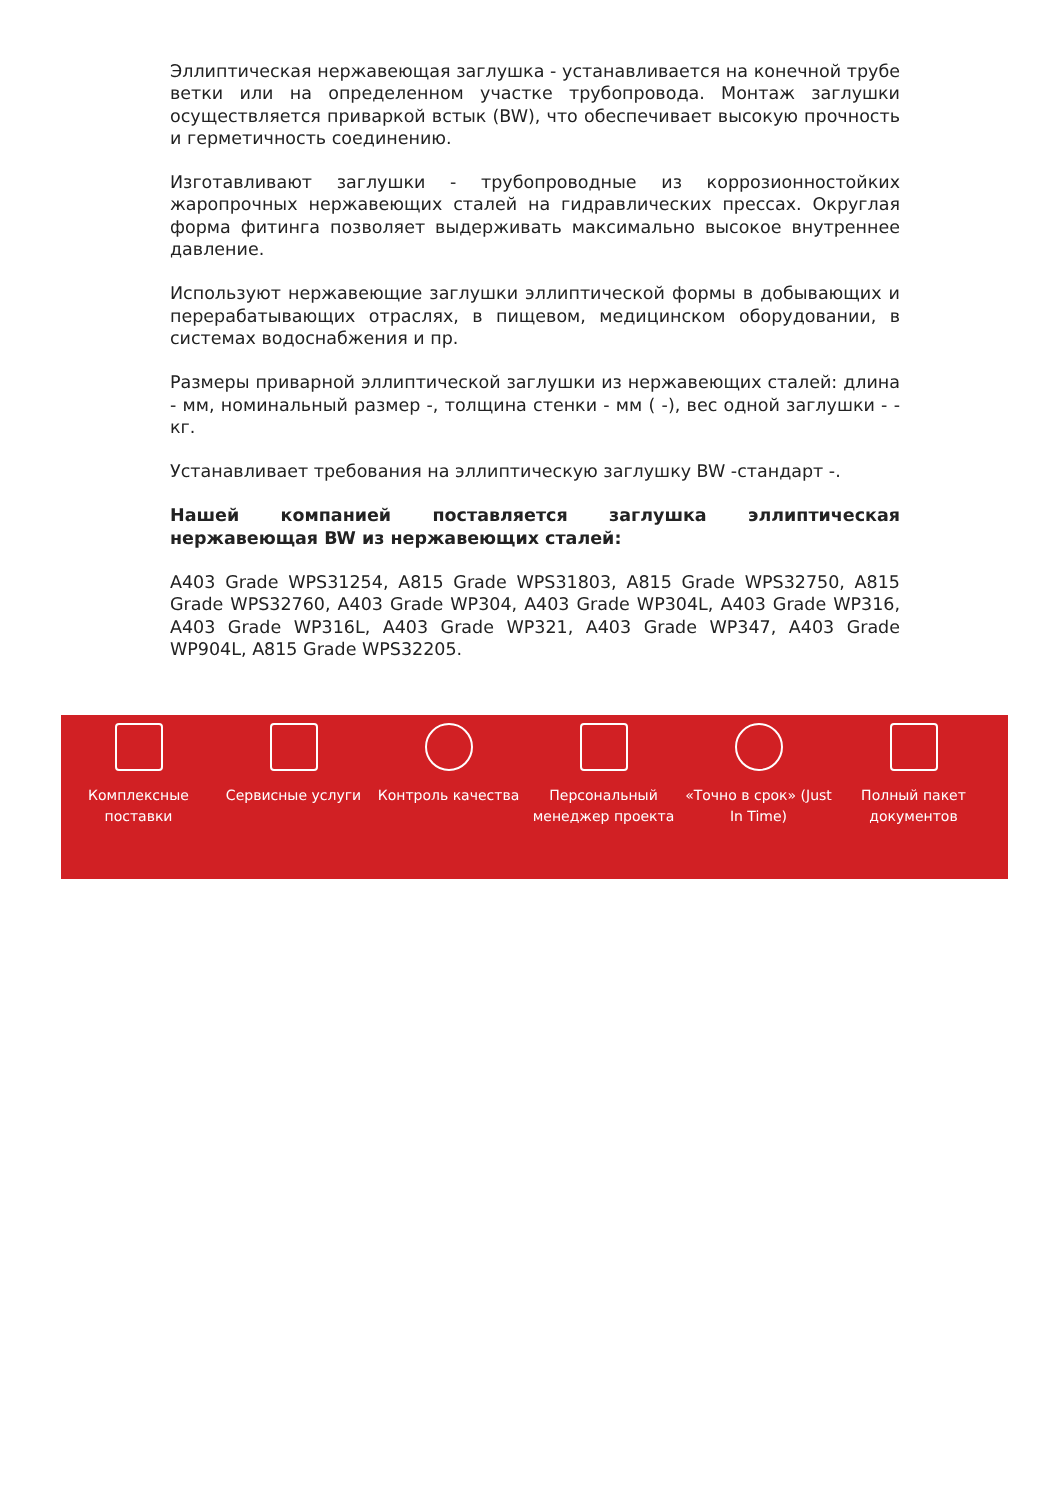Эллиптическая нержавеющая заглушка - устанавливается на конечной трубе ветки или на определенном участке трубопровода. Монтаж заглушки осуществляется приваркой встык (BW), что обеспечивает высокую прочность и герметичность соединению.
Изготавливают заглушки - трубопроводные из коррозионностойких жаропрочных нержавеющих сталей на гидравлических прессах. Округлая форма фитинга позволяет выдерживать максимально высокое внутреннее давление.
Используют нержавеющие заглушки эллиптической формы в добывающих и перерабатывающих отраслях, в пищевом, медицинском оборудовании, в системах водоснабжения и пр.
Размеры приварной эллиптической заглушки из нержавеющих сталей: длина - мм, номинальный размер -, толщина стенки - мм ( -), вес одной заглушки - - кг.
Устанавливает требования на эллиптическую заглушку BW -стандарт -.
Нашей компанией поставляется заглушка эллиптическая нержавеющая BW из нержавеющих сталей:
A403 Grade WPS31254, A815 Grade WPS31803, A815 Grade WPS32750, A815 Grade WPS32760, A403 Grade WP304, A403 Grade WP304L, A403 Grade WP316, A403 Grade WP316L, A403 Grade WP321, A403 Grade WP347, A403 Grade WP904L, A815 Grade WPS32205.
Комплексные поставки
Сервисные услуги Контроль качества Персональный менеджер проекта
«Точно в срок» (Just In Time)
Полный пакет документов